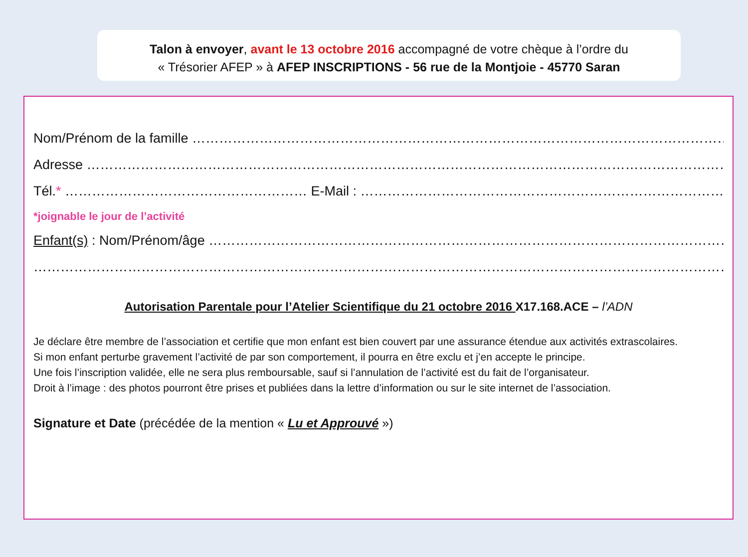Talon à envoyer, avant le 13 octobre 2016 accompagné de votre chèque à l’ordre du
« Trésorier AFEP » à AFEP INSCRIPTIONS - 56 rue de la Montjoie - 45770 Saran
Nom/Prénom de la famille ………………………………………………………………………………………………………………
Adresse …………………………………………………………………………………………………………………………………….
Tél.* ……………………………………………… E-Mail : ………………………………………………………………………………… ……….
*joignable le jour de l’activité
Enfant(s) : Nom/Prénom/âge ………………………………………………………………………………………………………………
………………………………………………………………………………………………………………………………………………
Autorisation Parentale pour l’Atelier Scientifique du 21 octobre 2016 X17.168.ACE – l’ADN
Je déclare être membre de l’association et certifie que mon enfant est bien couvert par une assurance étendue aux activités extrascolaires.
Si mon enfant perturbe gravement l’activité de par son comportement, il pourra en être exclu et j’en accepte le principe.
Une fois l’inscription validée, elle ne sera plus remboursable, sauf si l’annulation de l’activité est du fait de l’organisateur.
Droit à l’image : des photos pourront être prises et publiées dans la lettre d’information ou sur le site internet de l’association.
Signature et Date (précédée de la mention « Lu et Approuvé »)